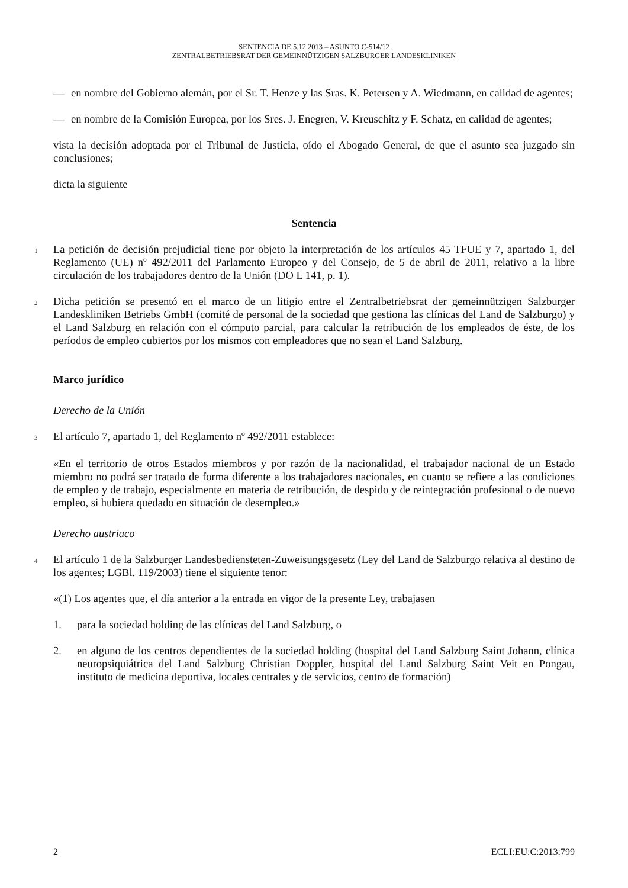SENTENCIA DE 5.12.2013 – ASUNTO C-514/12
ZENTRALBETRIEBSRAT DER GEMEINNÜTZIGEN SALZBURGER LANDESKLINIKEN
— en nombre del Gobierno alemán, por el Sr. T. Henze y las Sras. K. Petersen y A. Wiedmann, en calidad de agentes;
— en nombre de la Comisión Europea, por los Sres. J. Enegren, V. Kreuschitz y F. Schatz, en calidad de agentes;
vista la decisión adoptada por el Tribunal de Justicia, oído el Abogado General, de que el asunto sea juzgado sin conclusiones;
dicta la siguiente
Sentencia
1
La petición de decisión prejudicial tiene por objeto la interpretación de los artículos 45 TFUE y 7, apartado 1, del Reglamento (UE) nº 492/2011 del Parlamento Europeo y del Consejo, de 5 de abril de 2011, relativo a la libre circulación de los trabajadores dentro de la Unión (DO L 141, p. 1).
2
Dicha petición se presentó en el marco de un litigio entre el Zentralbetriebsrat der gemeinnützigen Salzburger Landeskliniken Betriebs GmbH (comité de personal de la sociedad que gestiona las clínicas del Land de Salzburgo) y el Land Salzburg en relación con el cómputo parcial, para calcular la retribución de los empleados de éste, de los períodos de empleo cubiertos por los mismos con empleadores que no sean el Land Salzburg.
Marco jurídico
Derecho de la Unión
3
El artículo 7, apartado 1, del Reglamento nº 492/2011 establece:
«En el territorio de otros Estados miembros y por razón de la nacionalidad, el trabajador nacional de un Estado miembro no podrá ser tratado de forma diferente a los trabajadores nacionales, en cuanto se refiere a las condiciones de empleo y de trabajo, especialmente en materia de retribución, de despido y de reintegración profesional o de nuevo empleo, si hubiera quedado en situación de desempleo.»
Derecho austriaco
4
El artículo 1 de la Salzburger Landesbediensteten-Zuweisungsgesetz (Ley del Land de Salzburgo relativa al destino de los agentes; LGBl. 119/2003) tiene el siguiente tenor:
«(1) Los agentes que, el día anterior a la entrada en vigor de la presente Ley, trabajasen
1. para la sociedad holding de las clínicas del Land Salzburg, o
2. en alguno de los centros dependientes de la sociedad holding (hospital del Land Salzburg Saint Johann, clínica neuropsiquiátrica del Land Salzburg Christian Doppler, hospital del Land Salzburg Saint Veit en Pongau, instituto de medicina deportiva, locales centrales y de servicios, centro de formación)
2 ECLI:EU:C:2013:799